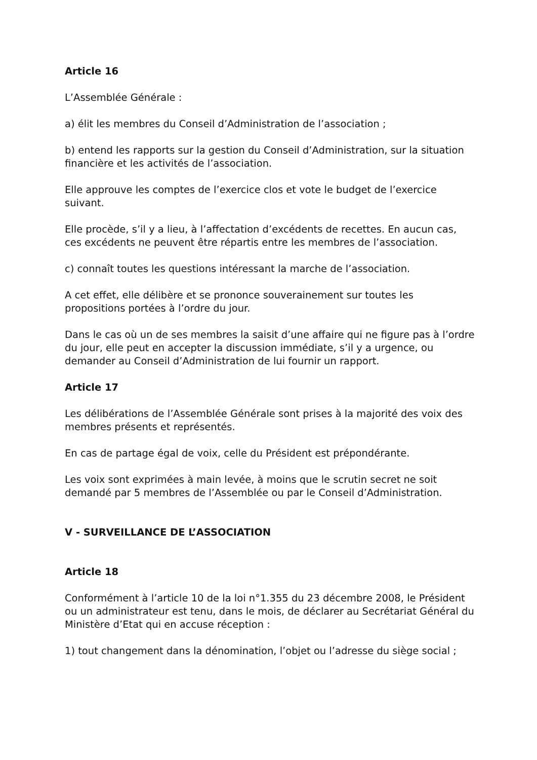Article 16
L’Assemblée Générale :
a) élit les membres du Conseil d’Administration de l’association ;
b) entend les rapports sur la gestion du Conseil d’Administration, sur la situation financière et les activités de l’association.
Elle approuve les comptes de l’exercice clos et vote le budget de l’exercice suivant.
Elle procède, s’il y a lieu, à l’affectation d’excédents de recettes. En aucun cas, ces excédents ne peuvent être répartis entre les membres de l’association.
c) connaît toutes les questions intéressant la marche de l’association.
A cet effet, elle délibère et se prononce souverainement sur toutes les propositions portées à l’ordre du jour.
Dans le cas où un de ses membres la saisit d’une affaire qui ne figure pas à l’ordre du jour, elle peut en accepter la discussion immédiate, s’il y a urgence, ou demander au Conseil d’Administration de lui fournir un rapport.
Article 17
Les délibérations de l’Assemblée Générale sont prises à la majorité des voix des membres présents et représentés.
En cas de partage égal de voix, celle du Président est prépondérante.
Les voix sont exprimées à main levée, à moins que le scrutin secret ne soit demandé par 5 membres de l’Assemblée ou par le Conseil d’Administration.
V - SURVEILLANCE DE L’ASSOCIATION
Article 18
Conformément à l’article 10 de la loi n°1.355 du 23 décembre 2008, le Président ou un administrateur est tenu, dans le mois, de déclarer au Secrétariat Général du Ministère d’Etat qui en accuse réception :
1) tout changement dans la dénomination, l’objet ou l’adresse du siège social ;